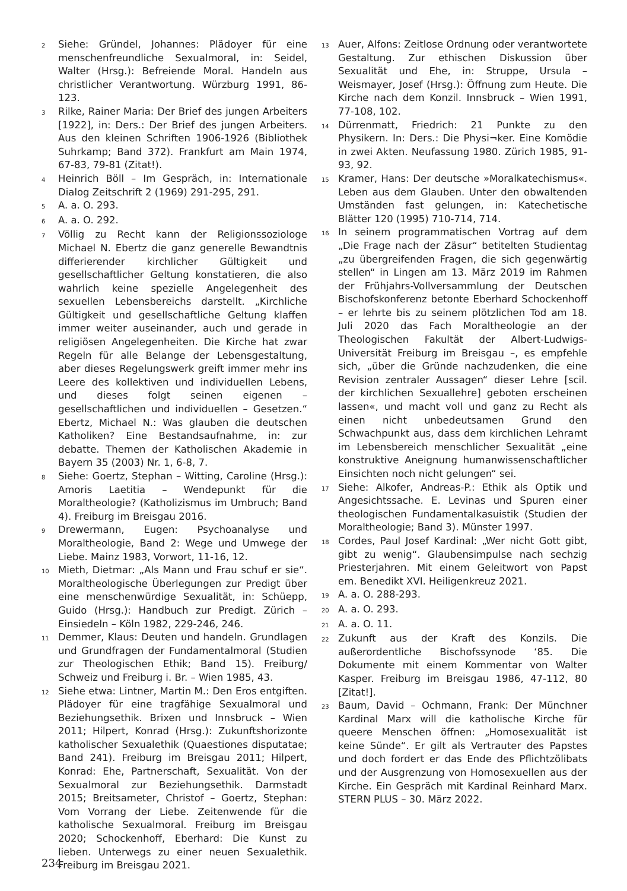2
Siehe: Gründel, Johannes: Plädoyer für eine menschenfreundliche Sexualmoral, in: Seidel, Walter (Hrsg.): Befreiende Moral. Handeln aus christlicher Verantwortung. Würzburg 1991, 86-123.
3
Rilke, Rainer Maria: Der Brief des jungen Arbeiters [1922], in: Ders.: Der Brief des jungen Arbeiters. Aus den kleinen Schriften 1906-1926 (Bibliothek Suhrkamp; Band 372). Frankfurt am Main 1974, 67-83, 79-81 (Zitat!).
4
Heinrich Böll – Im Gespräch, in: Internationale Dialog Zeitschrift 2 (1969) 291-295, 291.
5
A. a. O. 293.
6
A. a. O. 292.
7
Völlig zu Recht kann der Religionssoziologe Michael N. Ebertz die ganz generelle Bewandtnis differierender kirchlicher Gültigkeit und gesellschaftlicher Geltung konstatieren, die also wahrlich keine spezielle Angelegenheit des sexuellen Lebensbereichs darstellt. „Kirchliche Gültigkeit und gesellschaftliche Geltung klaffen immer weiter auseinander, auch und gerade in religiösen Angelegenheiten. Die Kirche hat zwar Regeln für alle Belange der Lebensgestaltung, aber dieses Regelungswerk greift immer mehr ins Leere des kollektiven und individuellen Lebens, und dieses folgt seinen eigenen – gesellschaftlichen und individuellen – Gesetzen.“ Ebertz, Michael N.: Was glauben die deutschen Katholiken? Eine Bestandsaufnahme, in: zur debatte. Themen der Katholischen Akademie in Bayern 35 (2003) Nr. 1, 6-8, 7.
8
Siehe: Goertz, Stephan – Witting, Caroline (Hrsg.): Amoris Laetitia – Wendepunkt für die Moraltheologie? (Katholizismus im Umbruch; Band 4). Freiburg im Breisgau 2016.
9
Drewermann, Eugen: Psychoanalyse und Moraltheologie, Band 2: Wege und Umwege der Liebe. Mainz 1983, Vorwort, 11-16, 12.
10
Mieth, Dietmar: „Als Mann und Frau schuf er sie“. Moraltheologische Überlegungen zur Predigt über eine menschenwürdige Sexualität, in: Schüepp, Guido (Hrsg.): Handbuch zur Predigt. Zürich – Einsiedeln – Köln 1982, 229-246, 246.
11
Demmer, Klaus: Deuten und handeln. Grundlagen und Grundfragen der Fundamentalmoral (Studien zur Theologischen Ethik; Band 15). Freiburg/ Schweiz und Freiburg i. Br. – Wien 1985, 43.
12
Siehe etwa: Lintner, Martin M.: Den Eros entgiften. Plädoyer für eine tragfähige Sexualmoral und Beziehungsethik. Brixen und Innsbruck – Wien 2011; Hilpert, Konrad (Hrsg.): Zukunftshorizonte katholischer Sexualethik (Quaestiones disputatae; Band 241). Freiburg im Breisgau 2011; Hilpert, Konrad: Ehe, Partnerschaft, Sexualität. Von der Sexualmoral zur Beziehungsethik. Darmstadt 2015; Breitsameter, Christof – Goertz, Stephan: Vom Vorrang der Liebe. Zeitenwende für die katholische Sexualmoral. Freiburg im Breisgau 2020; Schockenhoff, Eberhard: Die Kunst zu lieben. Unterwegs zu einer neuen Sexualethik. Freiburg im Breisgau 2021.
13
Auer, Alfons: Zeitlose Ordnung oder verantwortete Gestaltung. Zur ethischen Diskussion über Sexualität und Ehe, in: Struppe, Ursula – Weismayer, Josef (Hrsg.): Öffnung zum Heute. Die Kirche nach dem Konzil. Innsbruck – Wien 1991, 77-108, 102.
14
Dürrenmatt, Friedrich: 21 Punkte zu den Physikern. In: Ders.: Die Physi¬ker. Eine Komödie in zwei Akten. Neufassung 1980. Zürich 1985, 91-93, 92.
15
Kramer, Hans: Der deutsche »Moralkatechismus«. Leben aus dem Glauben. Unter den obwaltenden Umständen fast gelungen, in: Katechetische Blätter 120 (1995) 710-714, 714.
16
In seinem programmatischen Vortrag auf dem „Die Frage nach der Zäsur“ betitelten Studientag „zu übergreifenden Fragen, die sich gegenwärtig stellen“ in Lingen am 13. März 2019 im Rahmen der Frühjahrs-Vollversammlung der Deutschen Bischofskonferenz betonte Eberhard Schockenhoff – er lehrte bis zu seinem plötzlichen Tod am 18. Juli 2020 das Fach Moraltheologie an der Theologischen Fakultät der Albert-Ludwigs-Universität Freiburg im Breisgau –, es empfehle sich, „über die Gründe nachzudenken, die eine Revision zentraler Aussagen“ dieser Lehre [scil. der kirchlichen Sexuallehre] geboten erscheinen lassen«, und macht voll und ganz zu Recht als einen nicht unbedeutsamen Grund den Schwachpunkt aus, dass dem kirchlichen Lehramt im Lebensbereich menschlicher Sexualität „eine konstruktive Aneignung humanwissenschaftlicher Einsichten noch nicht gelungen“ sei.
17
Siehe: Alkofer, Andreas-P.: Ethik als Optik und Angesichtssache. E. Levinas und Spuren einer theologischen Fundamentalkasuistik (Studien der Moraltheologie; Band 3). Münster 1997.
18
Cordes, Paul Josef Kardinal: „Wer nicht Gott gibt, gibt zu wenig“. Glaubensimpulse nach sechzig Priesterjahren. Mit einem Geleitwort von Papst em. Benedikt XVI. Heiligenkreuz 2021.
19
A. a. O. 288-293.
20
A. a. O. 293.
21
A. a. O. 11.
22
Zukunft aus der Kraft des Konzils. Die außerordentliche Bischofssynode ‘85. Die Dokumente mit einem Kommentar von Walter Kasper. Freiburg im Breisgau 1986, 47-112, 80 [Zitat!].
23
Baum, David – Ochmann, Frank: Der Münchner Kardinal Marx will die katholische Kirche für queere Menschen öffnen: „Homosexualität ist keine Sünde“. Er gilt als Vertrauter des Papstes und doch fordert er das Ende des Pflichtzölibats und der Ausgrenzung von Homosexuellen aus der Kirche. Ein Gespräch mit Kardinal Reinhard Marx. STERN PLUS – 30. März 2022.
234